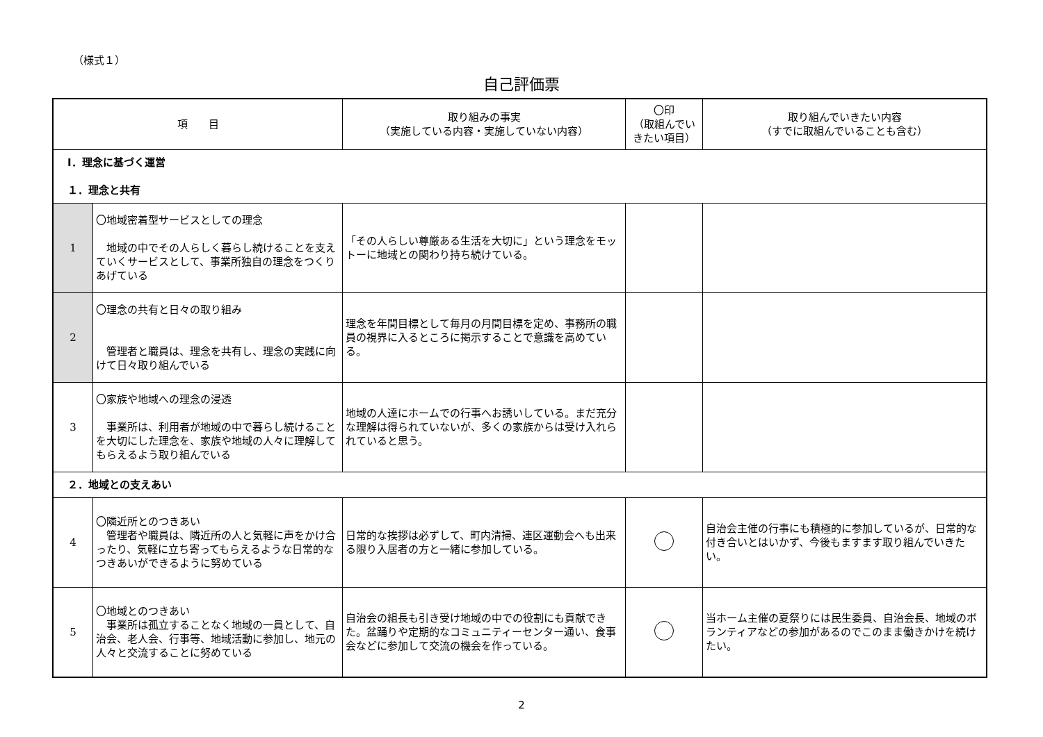（様式１）
自己評価票
| 項 目 | | 取り組みの事実 （実施している内容・実施していない内容） | 〇印 （取組んでいきたい項目） | 取り組んでいきたい内容 （すでに取組んでいることも含む） |
| --- | --- | --- | --- | --- |
| Ⅰ．理念に基づく運営 １．理念と共有 | | | | |
| 1 | 〇地域密着型サービスとしての理念 地域の中でその人らしく暮らし続けることを支えていくサービスとして、事業所独自の理念をつくりあげている | 「その人らしい尊厳ある生活を大切に」という理念をモットーに地域との関わり持ち続けている。 | | |
| 2 | 〇理念の共有と日々の取り組み 管理者と職員は、理念を共有し、理念の実践に向けて日々取り組んでいる | 理念を年間目標として毎月の月間目標を定め、事務所の職員の視界に入るところに掲示することで意識を高めている。 | | |
| 3 | 〇家族や地域への理念の浸透 事業所は、利用者が地域の中で暮らし続けることを大切にした理念を、家族や地域の人々に理解してもらえるよう取り組んでいる | 地域の人達にホームでの行事へお誘いしている。まだ充分な理解は得られていないが、多くの家族からは受け入れられていると思う。 | | |
| ２．地域との支えあい | | | | |
| 4 | 〇隣近所とのつきあい 管理者や職員は、隣近所の人と気軽に声をかけ合ったり、気軽に立ち寄ってもらえるような日常的なつきあいができるように努めている | 日常的な挨拶は必ずして、町内清掃、連区運動会へも出来る限り入居者の方と一緒に参加している。 | | 自治会主催の行事にも積極的に参加しているが、日常的な付き合いとはいかず、今後もますます取り組んでいきたい。 |
| 5 | 〇地域とのつきあい 事業所は孤立することなく地域の一員として、自治会、老人会、行事等、地域活動に参加し、地元の人々と交流することに努めている | 自治会の組長も引き受け地域の中での役割にも貢献できた。盆踊りや定期的なコミュニティーセンター通い、食事会などに参加して交流の機会を作っている。 | | 当ホーム主催の夏祭りには民生委員、自治会長、地域のボランティアなどの参加があるのでこのまま働きかけを続けたい。 |
2